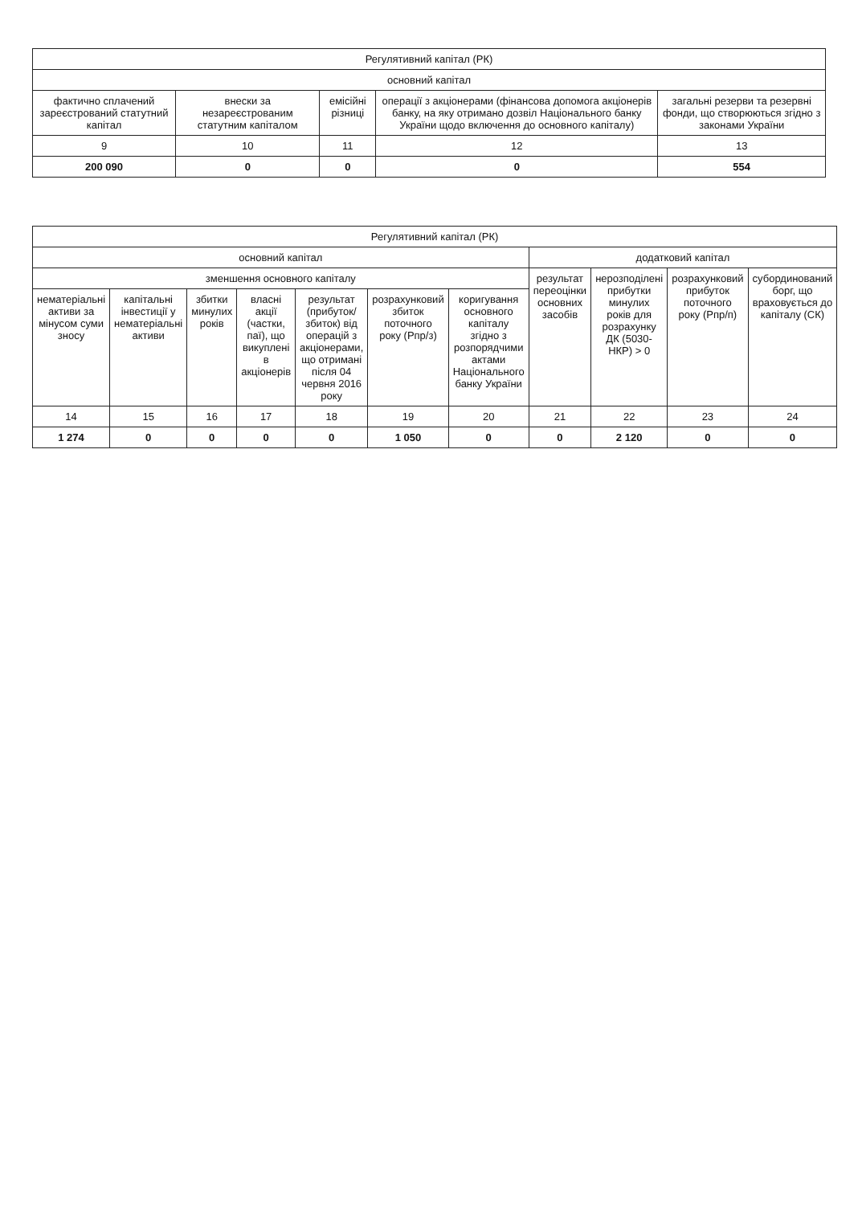| Регулятивний капітал (РК) | | | | |
| --- | --- | --- | --- | --- |
| основний капітал | | | | |
| фактично сплачений зареєстрований статутний капітал | внески за незареєстрованим статутним капіталом | емісійні різниці | операції з акціонерами (фінансова допомога акціонерів банку, на яку отримано дозвіл Національного банку України щодо включення до основного капіталу) | загальні резерви та резервні фонди, що створюються згідно з законами України |
| 9 | 10 | 11 | 12 | 13 |
| 200 090 | 0 | 0 | 0 | 554 |
| Регулятивний капітал (РК) | | | | | | | | | | |
| --- | --- | --- | --- | --- | --- | --- | --- | --- | --- | --- |
| основний капітал | | | | | | | додатковий капітал | | | |
| зменшення основного капіталу | | | | | | | результат переоцінки основних засобів | нерозподілені прибутки минулих років для розрахунку ДК (5030-НКР) > 0 | розрахунковий прибуток поточного року (Рпр/п) | субординований борг, що враховується до капіталу (СК) |
| нематеріальні активи за мінусом суми зносу | капітальні інвестиції у нематеріальні активи | збитки минулих років | власні акції (частки, паї), що викуплені в акціонерів | результат (прибуток/збиток) від операцій з акціонерами, що отримані після 04 червня 2016 року | розрахунковий збиток поточного року (Рпр/з) | коригування основного капіталу згідно з розпорядчими актами Національного банку України | | | | |
| 14 | 15 | 16 | 17 | 18 | 19 | 20 | 21 | 22 | 23 | 24 |
| 1 274 | 0 | 0 | 0 | 0 | 1 050 | 0 | 0 | 2 120 | 0 | 0 |